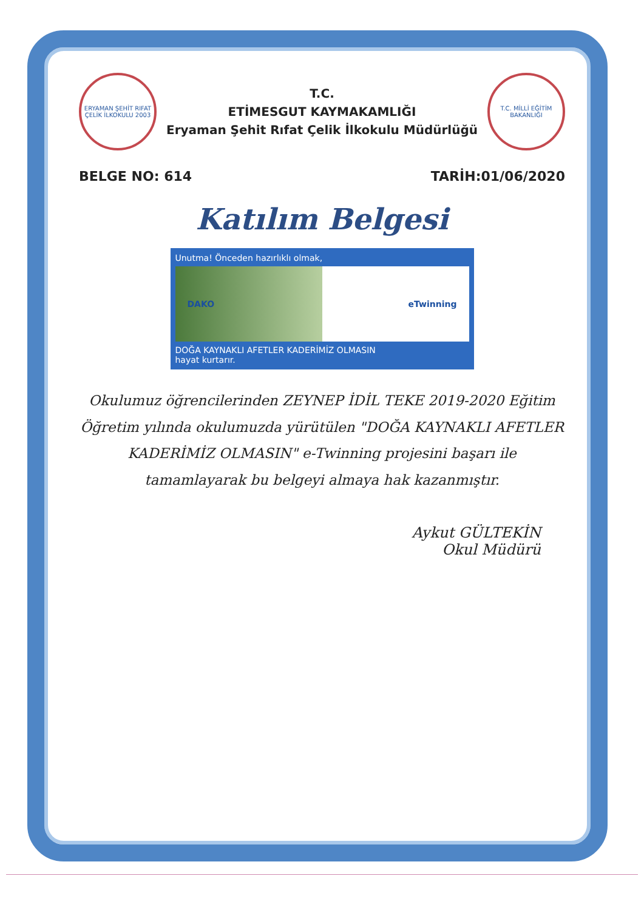ERYAMAN ŞEHİT RIFAT ÇELİK İLKOKULU 2003
T.C.
ETİMESGUT KAYMAKAMLIĞI
Eryaman Şehit Rıfat Çelik İlkokulu Müdürlüğü
T.C. MİLLİ EĞİTİM BAKANLIĞI
BELGE NO: 614 TARİH:01/06/2020
Katılım Belgesi
Unutma! Önceden hazırlıklı olmak,
DAKO eTwinning
DOĞA KAYNAKLI AFETLER KADERİMİZ OLMASIN
hayat kurtarır.
Okulumuz öğrencilerinden ZEYNEP İDİL TEKE 2019-2020 Eğitim Öğretim yılında okulumuzda yürütülen "DOĞA KAYNAKLI AFETLER KADERİMİZ OLMASIN" e-Twinning projesini başarı ile tamamlayarak bu belgeyi almaya hak kazanmıştır.
Aykut GÜLTEKİN
Okul Müdürü